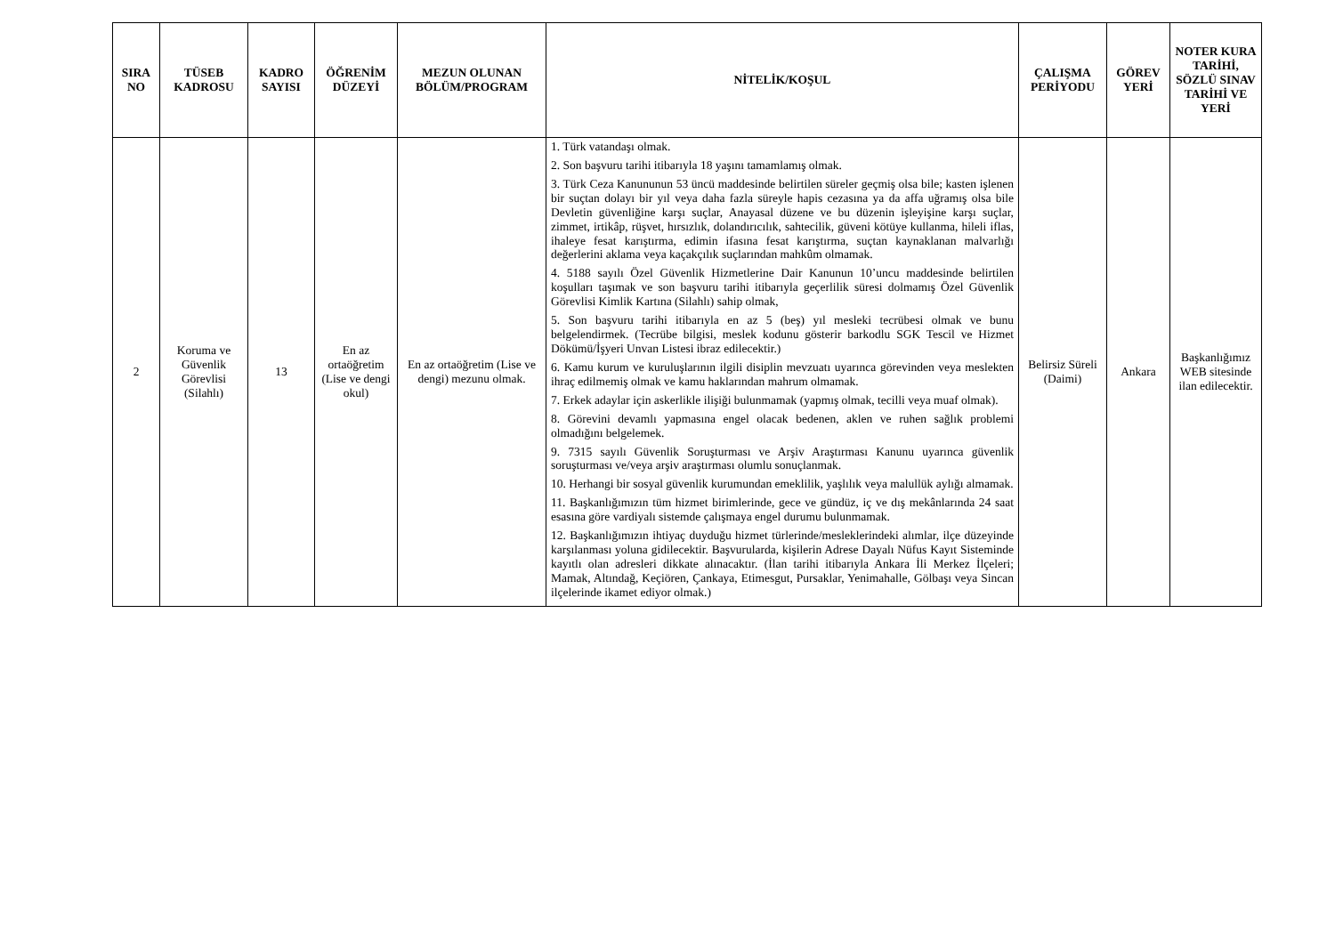| SIRA NO | TÜSEB KADROSU | KADRO SAYISI | ÖĞRENİM DÜZEYİ | MEZUN OLUNAN BÖLÜM/PROGRAM | NİTELİK/KOŞUL | ÇALIŞMA PERİYODU | GÖREV YERİ | NOTER KURA TARİHİ, SÖZLÜ SINAV TARİHİ VE YERİ |
| --- | --- | --- | --- | --- | --- | --- | --- | --- |
| 2 | Koruma ve Güvenlik Görevlisi (Silahlı) | 13 | En az ortaöğretim (Lise ve dengi okul) | En az ortaöğretim (Lise ve dengi) mezunu olmak. | 1. Türk vatandaşı olmak. 2. Son başvuru tarihi itibarıyla 18 yaşını tamamlamış olmak. 3. Türk Ceza Kanununun 53 üncü maddesinde belirtilen süreler geçmiş olsa bile; kasten işlenen bir suçtan dolayı bir yıl veya daha fazla süreyle hapis cezasına ya da affa uğramış olsa bile Devletin güvenliğine karşı suçlar, Anayasal düzene ve bu düzenin işleyişine karşı suçlar, zimmet, irtikâp, rüşvet, hırsızlık, dolandırıcılık, sahtecilik, güveni kötüye kullanma, hileli iflas, ihaleye fesat karıştırma, edimin ifasına fesat karıştırma, suçtan kaynaklanan malvarlığı değerlerini aklama veya kaçakçılık suçlarından mahkûm olmamak. 4. 5188 sayılı Özel Güvenlik Hizmetlerine Dair Kanunun 10’uncu maddesinde belirtilen koşulları taşımak ve son başvuru tarihi itibarıyla geçerlilik süresi dolmamış Özel Güvenlik Görevlisi Kimlik Kartına (Silahlı) sahip olmak, 5. Son başvuru tarihi itibarıyla en az 5 (beş) yıl mesleki tecrübesi olmak ve bunu belgelendirmek. (Tecrübe bilgisi, meslek kodunu gösterir barkodlu SGK Tescil ve Hizmet Dökümü/İşyeri Unvan Listesi ibraz edilecektir.) 6. Kamu kurum ve kuruluşlarının ilgili disiplin mevzuatı uyarınca görevinden veya meslekten ihraç edilmemiş olmak ve kamu haklarından mahrum olmamak. 7. Erkek adaylar için askerlikle ilişiği bulunmamak (yapmış olmak, tecilli veya muaf olmak). 8. Görevini devamlı yapmasına engel olacak bedenen, aklen ve ruhen sağlık problemi olmadığını belgelemek. 9. 7315 sayılı Güvenlik Soruşturması ve Arşiv Araştırması Kanunu uyarınca güvenlik soruşturması ve/veya arşiv araştırması olumlu sonuçlanmak. 10. Herhangi bir sosyal güvenlik kurumundan emeklilik, yaşlılık veya malullük aylığı almamak. 11. Başkanlığımızın tüm hizmet birimlerinde, gece ve gündüz, iç ve dış mekânlarında 24 saat esasına göre vardiyalı sistemde çalışmaya engel durumu bulunmamak. 12. Başkanlığımızın ihtiyaç duyduğu hizmet türlerinde/mesleklerindeki alımlar, ilçe düzeyinde karşılanması yoluna gidilecektir. Başvurularda, kişilerin Adrese Dayalı Nüfus Kayıt Sisteminde kayıtlı olan adresleri dikkate alınacaktır. (İlan tarihi itibarıyla Ankara İli Merkez İlçeleri; Mamak, Altındağ, Keçiören, Çankaya, Etimesgut, Pursaklar, Yenimahalle, Gölbaşı veya Sincan ilçelerinde ikamet ediyor olmak.) | Belirsiz Süreli (Daimi) | Ankara | Başkanlığımız WEB sitesinde ilan edilecektir. |